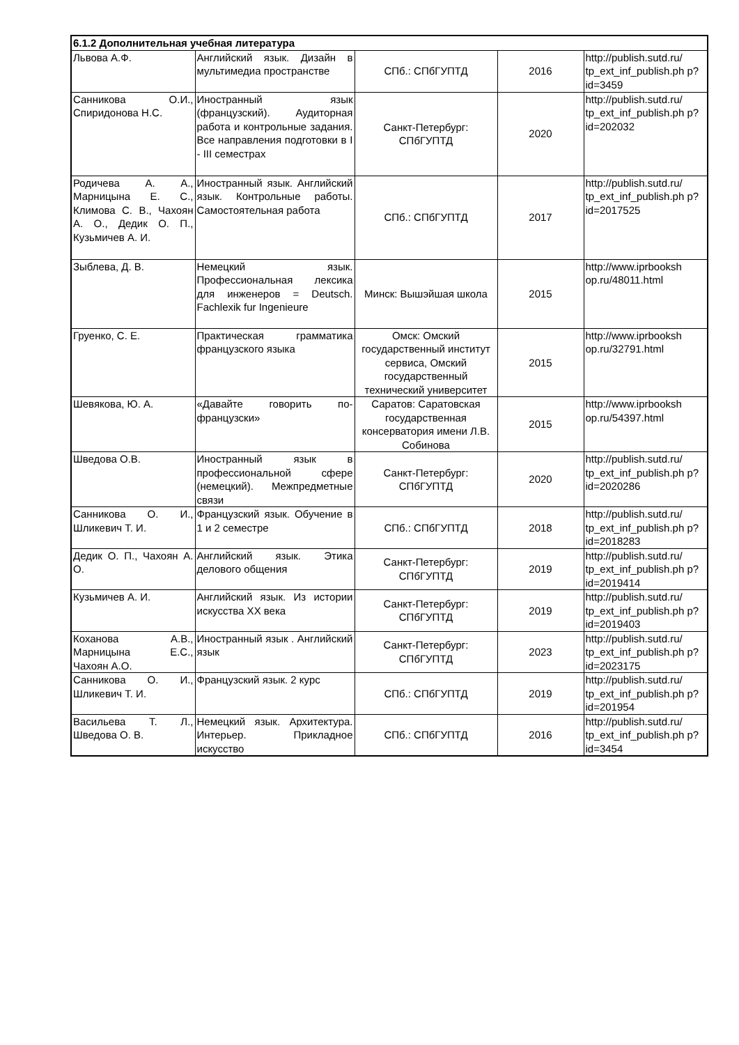| 6.1.2 Дополнительная учебная литература | | | | |
| --- | --- | --- | --- | --- |
| Львова А.Ф. | Английский язык. Дизайн в мультимедиа пространстве | СПб.: СПбГУПТД | 2016 | http://publish.sutd.ru/ tp_ext_inf_publish.ph p?id=3459 |
| Санникова О.И., Спиридонова Н.С. | Иностранный язык (французский). Аудиторная работа и контрольные задания. Все направления подготовки в I - III семестрах | Санкт-Петербург: СПбГУПТД | 2020 | http://publish.sutd.ru/ tp_ext_inf_publish.ph p?id=202032 |
| Родичева А. А., Марницына Е. С., Климова С. В., Чахоян А. О., Дедик О. П., Кузьмичев А. И. | Иностранный язык. Английский язык. Контрольные работы. Самостоятельная работа | СПб.: СПбГУПТД | 2017 | http://publish.sutd.ru/ tp_ext_inf_publish.ph p?id=2017525 |
| Зыблева, Д. В. | Немецкий язык. Профессиональная лексика для инженеров = Deutsch. Fachlexik fur Ingenieure | Минск: Вышэйшая школа | 2015 | http://www.iprbooksh op.ru/48011.html |
| Груенко, С. Е. | Практическая грамматика французского языка | Омск: Омский государственный институт сервиса, Омский государственный технический университет | 2015 | http://www.iprbooksh op.ru/32791.html |
| Шевякова, Ю. А. | «Давайте говорить по-французски» | Саратов: Саратовская государственная консерватория имени Л.В. Собинова | 2015 | http://www.iprbooksh op.ru/54397.html |
| Шведова О.В. | Иностранный язык в профессиональной сфере (немецкий). Межпредметные связи | Санкт-Петербург: СПбГУПТД | 2020 | http://publish.sutd.ru/ tp_ext_inf_publish.ph p?id=2020286 |
| Санникова О. И., Шликевич Т. И. | Французский язык. Обучение в 1 и 2 семестре | СПб.: СПбГУПТД | 2018 | http://publish.sutd.ru/ tp_ext_inf_publish.ph p?id=2018283 |
| Дедик О. П., Чахоян А. О. | Английский язык. Этика делового общения | Санкт-Петербург: СПбГУПТД | 2019 | http://publish.sutd.ru/ tp_ext_inf_publish.ph p?id=2019414 |
| Кузьмичев А. И. | Английский язык. Из истории искусства XX века | Санкт-Петербург: СПбГУПТД | 2019 | http://publish.sutd.ru/ tp_ext_inf_publish.ph p?id=2019403 |
| Коханова А.В., Марницына Е.С., Чахоян А.О. | Иностранный язык . Английский язык | Санкт-Петербург: СПбГУПТД | 2023 | http://publish.sutd.ru/ tp_ext_inf_publish.ph p?id=2023175 |
| Санникова О. И., Шликевич Т. И. | Французский язык. 2 курс | СПб.: СПбГУПТД | 2019 | http://publish.sutd.ru/ tp_ext_inf_publish.ph p?id=201954 |
| Васильева Т. Л., Шведова О. В. | Немецкий язык. Архитектура. Интерьер. Прикладное искусство | СПб.: СПбГУПТД | 2016 | http://publish.sutd.ru/ tp_ext_inf_publish.ph p?id=3454 |